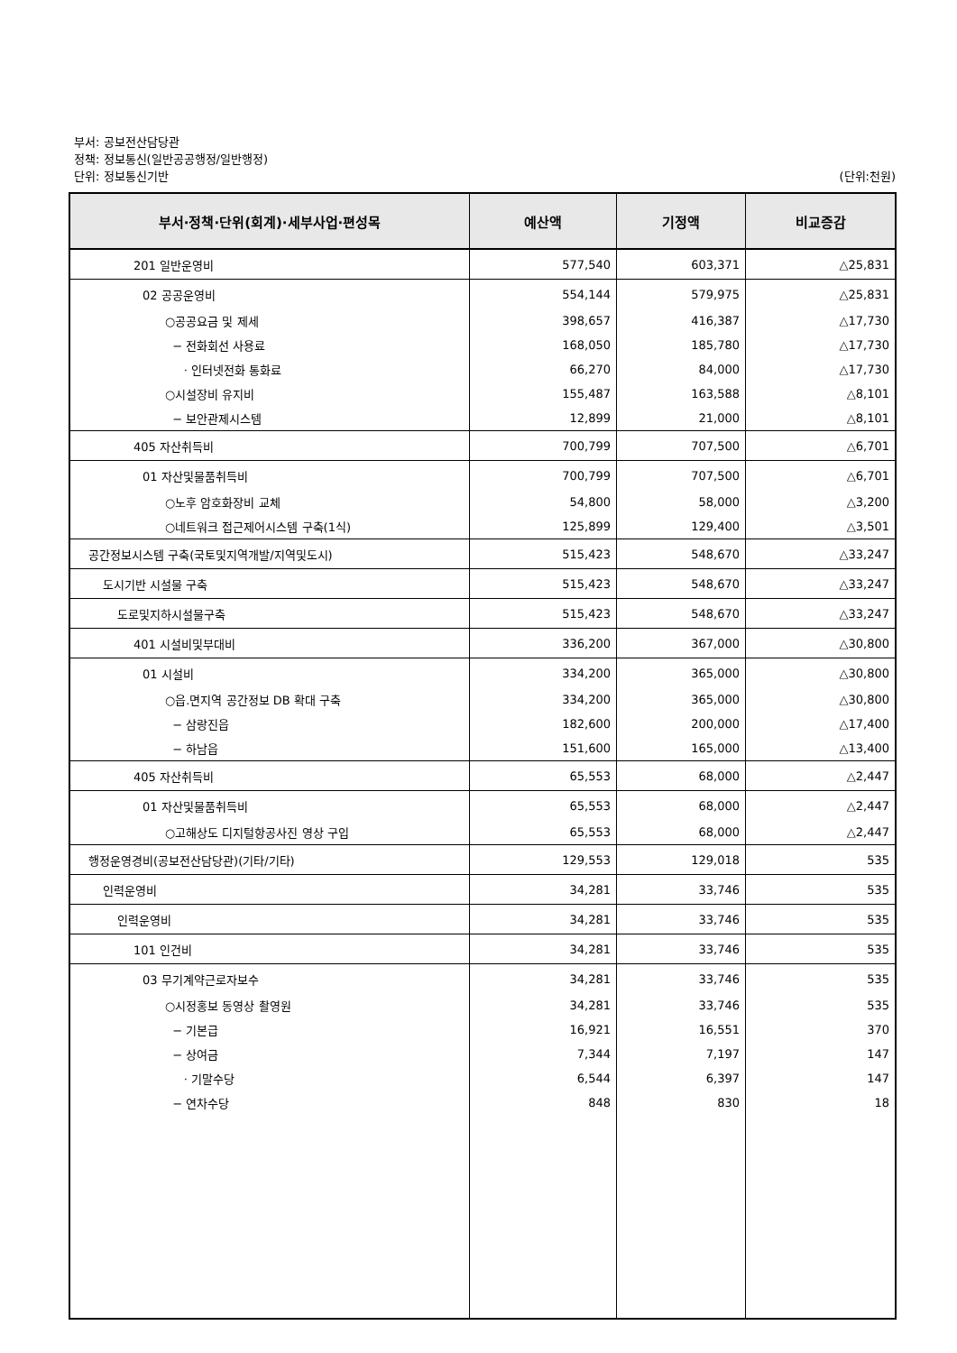부서: 공보전산담당관
정책: 정보통신(일반공공행정/일반행정)
단위: 정보통신기반
(단위:천원)
| 부서·정책·단위(회계)·세부사업·편성목 | 예산액 | 기정액 | 비교증감 |
| --- | --- | --- | --- |
| 201 일반운영비 | 577,540 | 603,371 | △25,831 |
| 02 공공운영비 | 554,144 | 579,975 | △25,831 |
| ○공공요금 및 제세 | 398,657 | 416,387 | △17,730 |
| − 전화회선 사용료 | 168,050 | 185,780 | △17,730 |
| · 인터넷전화 통화료 | 66,270 | 84,000 | △17,730 |
| ○시설장비 유지비 | 155,487 | 163,588 | △8,101 |
| − 보안관제시스템 | 12,899 | 21,000 | △8,101 |
| 405 자산취득비 | 700,799 | 707,500 | △6,701 |
| 01 자산및물품취득비 | 700,799 | 707,500 | △6,701 |
| ○노후 암호화장비 교체 | 54,800 | 58,000 | △3,200 |
| ○네트워크 접근제어시스템 구축(1식) | 125,899 | 129,400 | △3,501 |
| 공간정보시스템 구축(국토및지역개발/지역및도시) | 515,423 | 548,670 | △33,247 |
| 도시기반 시설물 구축 | 515,423 | 548,670 | △33,247 |
| 도로및지하시설물구축 | 515,423 | 548,670 | △33,247 |
| 401 시설비및부대비 | 336,200 | 367,000 | △30,800 |
| 01 시설비 | 334,200 | 365,000 | △30,800 |
| ○읍.면지역 공간정보 DB 확대 구축 | 334,200 | 365,000 | △30,800 |
| − 삼랑진읍 | 182,600 | 200,000 | △17,400 |
| − 하남읍 | 151,600 | 165,000 | △13,400 |
| 405 자산취득비 | 65,553 | 68,000 | △2,447 |
| 01 자산및물품취득비 | 65,553 | 68,000 | △2,447 |
| ○고해상도 디지털항공사진 영상 구입 | 65,553 | 68,000 | △2,447 |
| 행정운영경비(공보전산담당관)(기타/기타) | 129,553 | 129,018 | 535 |
| 인력운영비 | 34,281 | 33,746 | 535 |
| 인력운영비 | 34,281 | 33,746 | 535 |
| 101 인건비 | 34,281 | 33,746 | 535 |
| 03 무기계약근로자보수 | 34,281 | 33,746 | 535 |
| ○시정홍보 동영상 촬영원 | 34,281 | 33,746 | 535 |
| − 기본급 | 16,921 | 16,551 | 370 |
| − 상여금 | 7,344 | 7,197 | 147 |
| · 기말수당 | 6,544 | 6,397 | 147 |
| − 연차수당 | 848 | 830 | 18 |